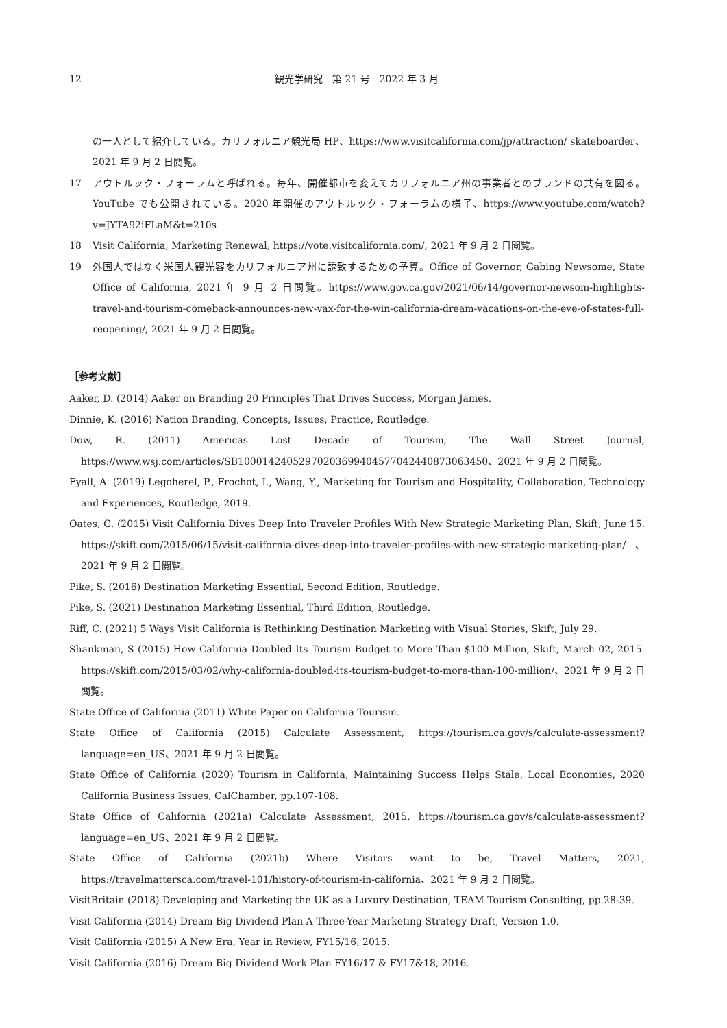12 観光学研究　第 21 号　2022 年 3 月
の一人として紹介している。カリフォルニア観光局 HP、https://www.visitcalifornia.com/jp/attraction/ skateboarder、2021 年 9 月 2 日閲覧。
17 アウトルック・フォーラムと呼ばれる。毎年、開催都市を変えてカリフォルニア州の事業者とのブランドの共有を図る。YouTube でも公開されている。2020 年開催のアウトルック・フォーラムの様子、https://www.youtube.com/watch?v=JYTA92iFLaM&t=210s
18 Visit California, Marketing Renewal, https://vote.visitcalifornia.com/, 2021 年 9 月 2 日閲覧。
19 外国人ではなく米国人観光客をカリフォルニア州に誘致するための予算。Office of Governor, Gabing Newsome, State Office of California, 2021 年 9 月 2 日閲覧。https://www.gov.ca.gov/2021/06/14/governor-newsom-highlights-travel-and-tourism-comeback-announces-new-vax-for-the-win-california-dream-vacations-on-the-eve-of-states-full-reopening/, 2021 年 9 月 2 日閲覧。
［参考文献］
Aaker, D. (2014) Aaker on Branding 20 Principles That Drives Success, Morgan James.
Dinnie, K. (2016) Nation Branding, Concepts, Issues, Practice, Routledge.
Dow, R. (2011) Americas Lost Decade of Tourism, The Wall Street Journal, https://www.wsj.com/articles/SB10001424052970203699404577042440873063450、2021 年 9 月 2 日閲覧。
Fyall, A. (2019) Legoherel, P., Frochot, I., Wang, Y., Marketing for Tourism and Hospitality, Collaboration, Technology and Experiences, Routledge, 2019.
Oates, G. (2015) Visit California Dives Deep Into Traveler Profiles With New Strategic Marketing Plan, Skift, June 15. https://skift.com/2015/06/15/visit-california-dives-deep-into-traveler-profiles-with-new-strategic-marketing-plan/、2021 年 9 月 2 日閲覧。
Pike, S. (2016) Destination Marketing Essential, Second Edition, Routledge.
Pike, S. (2021) Destination Marketing Essential, Third Edition, Routledge.
Riff, C. (2021) 5 Ways Visit California is Rethinking Destination Marketing with Visual Stories, Skift, July 29.
Shankman, S (2015) How California Doubled Its Tourism Budget to More Than $100 Million, Skift, March 02, 2015. https://skift.com/2015/03/02/why-california-doubled-its-tourism-budget-to-more-than-100-million/、2021 年 9 月 2 日閲覧。
State Office of California (2011) White Paper on California Tourism.
State Office of California (2015) Calculate Assessment, https://tourism.ca.gov/s/calculate-assessment?language=en_US、2021 年 9 月 2 日閲覧。
State Office of California (2020) Tourism in California, Maintaining Success Helps Stale, Local Economies, 2020 California Business Issues, CalChamber, pp.107-108.
State Office of California (2021a) Calculate Assessment, 2015, https://tourism.ca.gov/s/calculate-assessment?language=en_US、2021 年 9 月 2 日閲覧。
State Office of California (2021b) Where Visitors want to be, Travel Matters, 2021, https://travelmattersca.com/travel-101/history-of-tourism-in-california、2021 年 9 月 2 日閲覧。
VisitBritain (2018) Developing and Marketing the UK as a Luxury Destination, TEAM Tourism Consulting, pp.28-39.
Visit California (2014) Dream Big Dividend Plan A Three-Year Marketing Strategy Draft, Version 1.0.
Visit California (2015) A New Era, Year in Review, FY15/16, 2015.
Visit California (2016) Dream Big Dividend Work Plan FY16/17 & FY17&18, 2016.